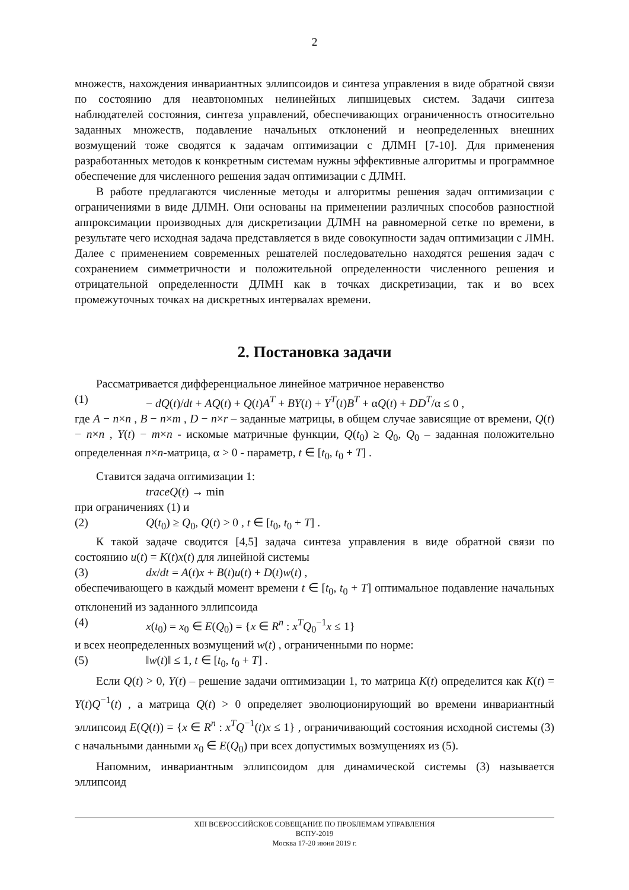2
множеств, нахождения инвариантных эллипсоидов и синтеза управления в виде обратной связи по состоянию для неавтономных нелинейных липшицевых систем. Задачи синтеза наблюдателей состояния, синтеза управлений, обеспечивающих ограниченность относительно заданных множеств, подавление начальных отклонений и неопределенных внешних возмущений тоже сводятся к задачам оптимизации с ДЛМН [7-10]. Для применения разработанных методов к конкретным системам нужны эффективные алгоритмы и программное обеспечение для численного решения задач оптимизации с ДЛМН.
В работе предлагаются численные методы и алгоритмы решения задач оптимизации с ограничениями в виде ДЛМН. Они основаны на применении различных способов разностной аппроксимации производных для дискретизации ДЛМН на равномерной сетке по времени, в результате чего исходная задача представляется в виде совокупности задач оптимизации с ЛМН. Далее с применением современных решателей последовательно находятся решения задач с сохранением симметричности и положительной определенности численного решения и отрицательной определенности ДЛМН как в точках дискретизации, так и во всех промежуточных точках на дискретных интервалах времени.
2. Постановка задачи
Рассматривается дифференциальное линейное матричное неравенство
(1) − dQ(t)/dt + AQ(t) + Q(t)A<sup>T</sup> + BY(t) + Y<sup>T</sup>(t)B<sup>T</sup> + αQ(t) + DD<sup>T</sup>/α ≤ 0 ,
где A − n×n , B − n×m , D − n×r – заданные матрицы, в общем случае зависящие от времени, Q(t) − n×n , Y(t) − m×n - искомые матричные функции, Q(t<sub>0</sub>) ≥ Q<sub>0</sub>, Q<sub>0</sub> – заданная положительно определенная n×n-матрица, α > 0 - параметр, t ∈ [t<sub>0</sub>, t<sub>0</sub> + T] .
Ставится задача оптимизации 1:
traceQ(t) → min
при ограничениях (1) и
(2) Q(t<sub>0</sub>) ≥ Q<sub>0</sub>, Q(t) > 0 , t ∈ [t<sub>0</sub>, t<sub>0</sub> + T] .
К такой задаче сводится [4,5] задача синтеза управления в виде обратной связи по состоянию u(t) = K(t)x(t) для линейной системы
(3) dx/dt = A(t)x + B(t)u(t) + D(t)w(t) ,
обеспечивающего в каждый момент времени t ∈ [t<sub>0</sub>, t<sub>0</sub> + T] оптимальное подавление начальных отклонений из заданного эллипсоида
(4) x(t<sub>0</sub>) = x<sub>0</sub> ∈ E(Q<sub>0</sub>) = {x ∈ R<sup>n</sup> : x<sup>T</sup>Q<sub>0</sub><sup>−1</sup>x ≤ 1}
и всех неопределенных возмущений w(t) , ограниченными по норме:
(5) ‖w(t)‖ ≤ 1, t ∈ [t<sub>0</sub>, t<sub>0</sub> + T] .
Если Q(t) > 0, Y(t) – решение задачи оптимизации 1, то матрица K(t) определится как K(t) = Y(t)Q<sup>−1</sup>(t) , а матрица Q(t) > 0 определяет эволюционирующий во времени инвариантный эллипсоид E(Q(t)) = {x ∈ R<sup>n</sup> : x<sup>T</sup>Q<sup>−1</sup>(t)x ≤ 1} , ограничивающий состояния исходной системы (3) с начальными данными x<sub>0</sub> ∈ E(Q<sub>0</sub>) при всех допустимых возмущениях из (5).
Напомним, инвариантным эллипсоидом для динамической системы (3) называется эллипсоид
XIII ВСЕРОССИЙСКОЕ СОВЕЩАНИЕ ПО ПРОБЛЕМАМ УПРАВЛЕНИЯ
ВСПУ-2019
Москва 17-20 июня 2019 г.